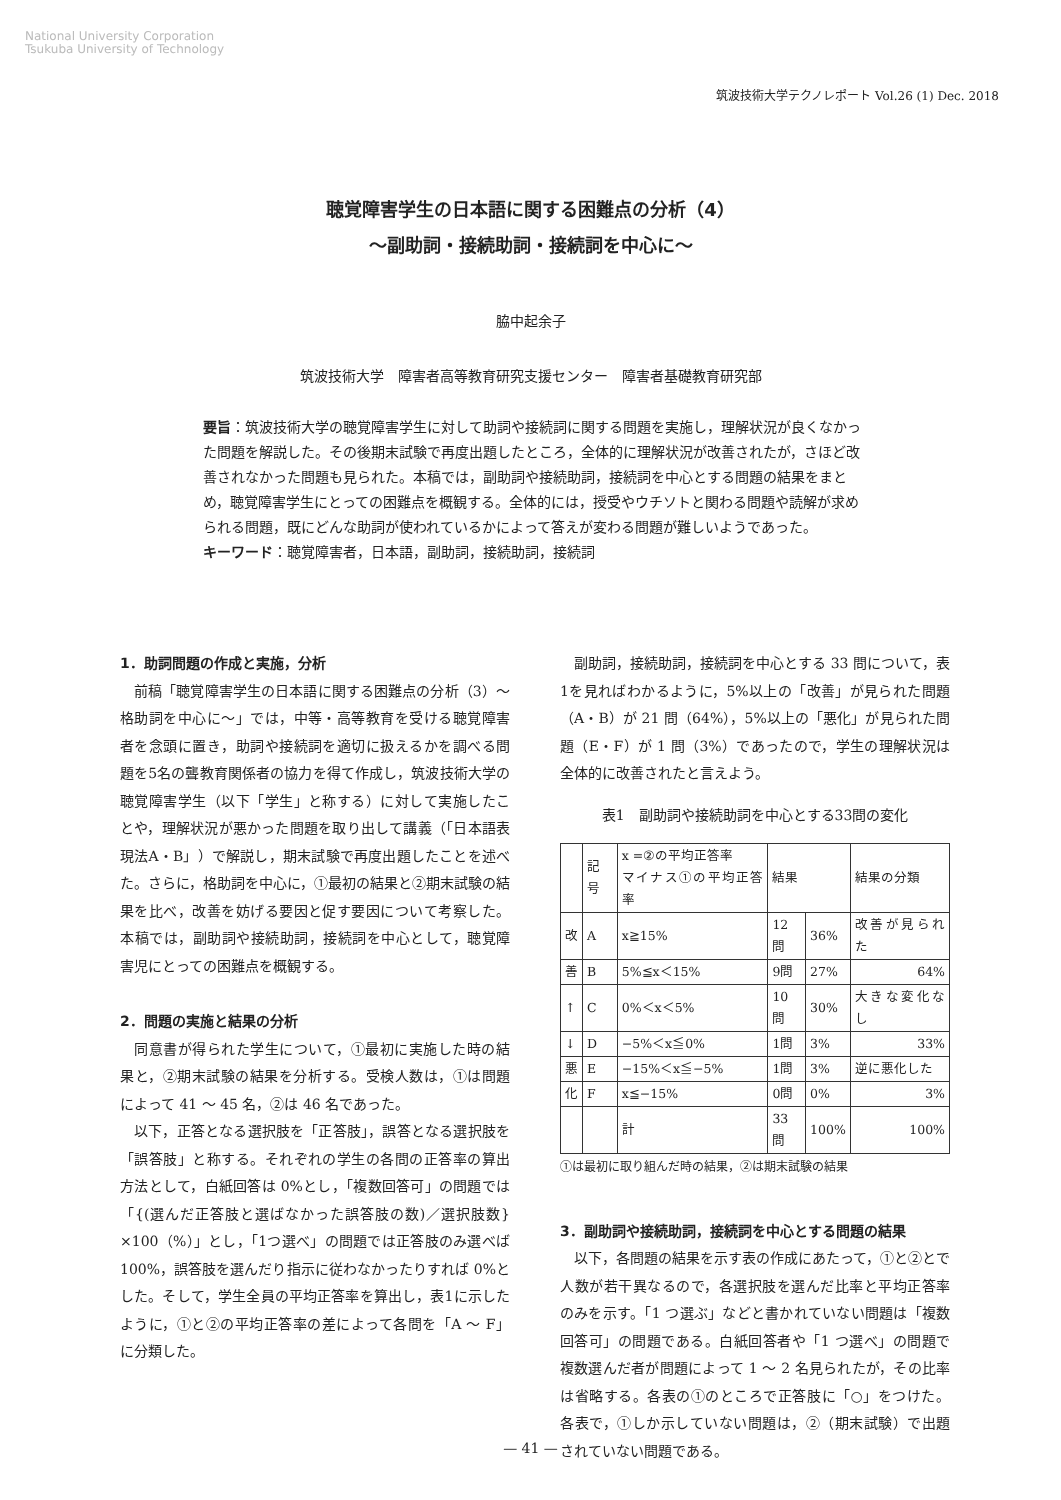National University Corporation
Tsukuba University of Technology
筑波技術大学テクノレポート Vol.26 (1) Dec. 2018
聴覚障害学生の日本語に関する困難点の分析（4）
〜副助詞・接続助詞・接続詞を中心に〜
脇中起余子
筑波技術大学　障害者高等教育研究支援センター　障害者基礎教育研究部
要旨：筑波技術大学の聴覚障害学生に対して助詞や接続詞に関する問題を実施し，理解状況が良くなかった問題を解説した。その後期末試験で再度出題したところ，全体的に理解状況が改善されたが，さほど改善されなかった問題も見られた。本稿では，副助詞や接続助詞，接続詞を中心とする問題の結果をまとめ，聴覚障害学生にとっての困難点を概観する。全体的には，授受やウチソトと関わる問題や読解が求められる問題，既にどんな助詞が使われているかによって答えが変わる問題が難しいようであった。
キーワード：聴覚障害者，日本語，副助詞，接続助詞，接続詞
1．助詞問題の作成と実施，分析
前稿「聴覚障害学生の日本語に関する困難点の分析（3）〜格助詞を中心に〜」では，中等・高等教育を受ける聴覚障害者を念頭に置き，助詞や接続詞を適切に扱えるかを調べる問題を5名の聾教育関係者の協力を得て作成し，筑波技術大学の聴覚障害学生（以下「学生」と称する）に対して実施したことや，理解状況が悪かった問題を取り出して講義（「日本語表現法A・B」）で解説し，期末試験で再度出題したことを述べた。さらに，格助詞を中心に，①最初の結果と②期末試験の結果を比べ，改善を妨げる要因と促す要因について考察した。本稿では，副助詞や接続助詞，接続詞を中心として，聴覚障害児にとっての困難点を概観する。
2．問題の実施と結果の分析
同意書が得られた学生について，①最初に実施した時の結果と，②期末試験の結果を分析する。受検人数は，①は問題によって 41 〜 45 名，②は 46 名であった。
以下，正答となる選択肢を「正答肢」，誤答となる選択肢を「誤答肢」と称する。それぞれの学生の各問の正答率の算出方法として，白紙回答は 0%とし，「複数回答可」の問題では「{(選んだ正答肢と選ばなかった誤答肢の数)／選択肢数} ×100（%）」とし，「1つ選べ」の問題では正答肢のみ選べば 100%，誤答肢を選んだり指示に従わなかったりすれば 0%とした。そして，学生全員の平均正答率を算出し，表1に示したように，①と②の平均正答率の差によって各問を「A 〜 F」に分類した。
副助詞，接続助詞，接続詞を中心とする 33 問について，表1を見ればわかるように，5%以上の「改善」が見られた問題（A・B）が 21 問（64%），5%以上の「悪化」が見られた問題（E・F）が 1 問（3%）であったので，学生の理解状況は全体的に改善されたと言えよう。
表1　副助詞や接続助詞を中心とする33問の変化
| | 記号 | x =②の平均正答率 マイナス①の平均正答率 | 結果 | | 結果の分類 |
| --- | --- | --- | --- | --- | --- |
| 改 | A | x≧15% | 12問 | 36% | 改善が見られた |
| 善 | B | 5%≦x＜15% | 9問 | 27% | 64% |
| ↑ | C | 0%＜x＜5% | 10問 | 30% | 大きな変化なし |
| ↓ | D | −5%＜x≦0% | 1問 | 3% | 33% |
| 悪 | E | −15%＜x≦−5% | 1問 | 3% | 逆に悪化した |
| 化 | F | x≦−15% | 0問 | 0% | 3% |
| | | 計 | 33問 | 100% | 100% |
①は最初に取り組んだ時の結果，②は期末試験の結果
3．副助詞や接続助詞，接続詞を中心とする問題の結果
以下，各問題の結果を示す表の作成にあたって，①と②とで人数が若干異なるので，各選択肢を選んだ比率と平均正答率のみを示す。「1 つ選ぶ」などと書かれていない問題は「複数回答可」の問題である。白紙回答者や「1 つ選べ」の問題で複数選んだ者が問題によって 1 〜 2 名見られたが，その比率は省略する。各表の①のところで正答肢に「○」をつけた。各表で，①しか示していない問題は，②（期末試験）で出題されていない問題である。
— 41 —